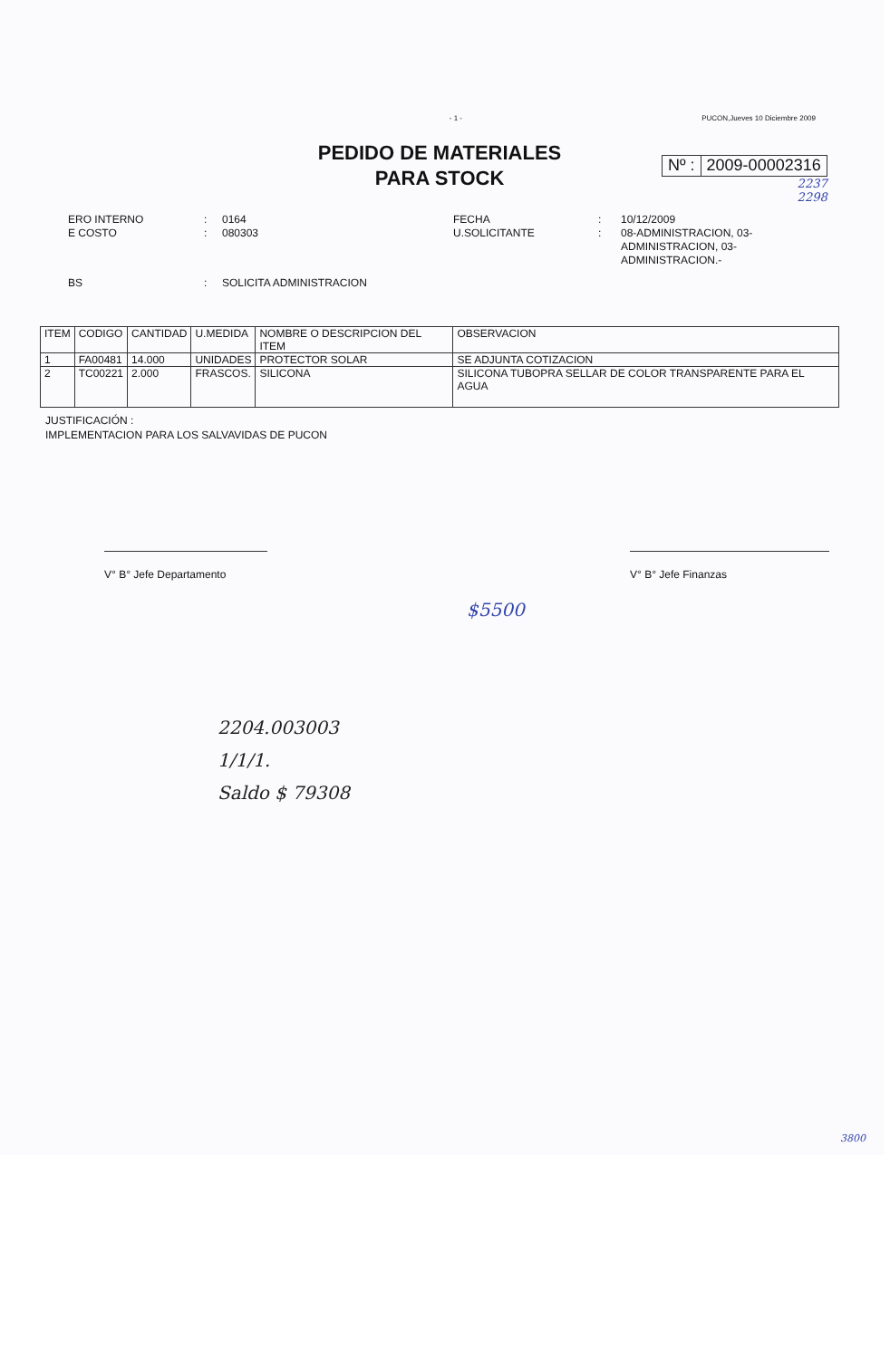- 1 - PUCON,Jueves 10 Diciembre 2009
PEDIDO DE MATERIALES
PARA STOCK
Nº : 2009-00002316
2237
2298
ERO INTERNO
E COSTO
:
:
0164
080303
FECHA
U.SOLICITANTE
:
:
10/12/2009
08-ADMINISTRACION, 03-
ADMINISTRACION, 03-
ADMINISTRACION.-
BS : SOLICITA ADMINISTRACION
| ITEM | CODIGO | CANTIDAD | U.MEDIDA | NOMBRE O DESCRIPCION DEL ITEM | OBSERVACION |
| --- | --- | --- | --- | --- | --- |
| 1 | FA00481 | 14.000 | UNIDADES | PROTECTOR SOLAR | SE ADJUNTA COTIZACION |
| 2 | TC00221 | 2.000 | FRASCOS. | SILICONA | SILICONA TUBOPRA SELLAR DE COLOR TRANSPARENTE PARA EL AGUA |
JUSTIFICACIÓN :
IMPLEMENTACION PARA LOS SALVAVIDAS DE PUCON
V° B° Jefe Departamento V° B° Jefe Finanzas
$5500
2204.003003
1/1/1.
Saldo $ 79308
3800